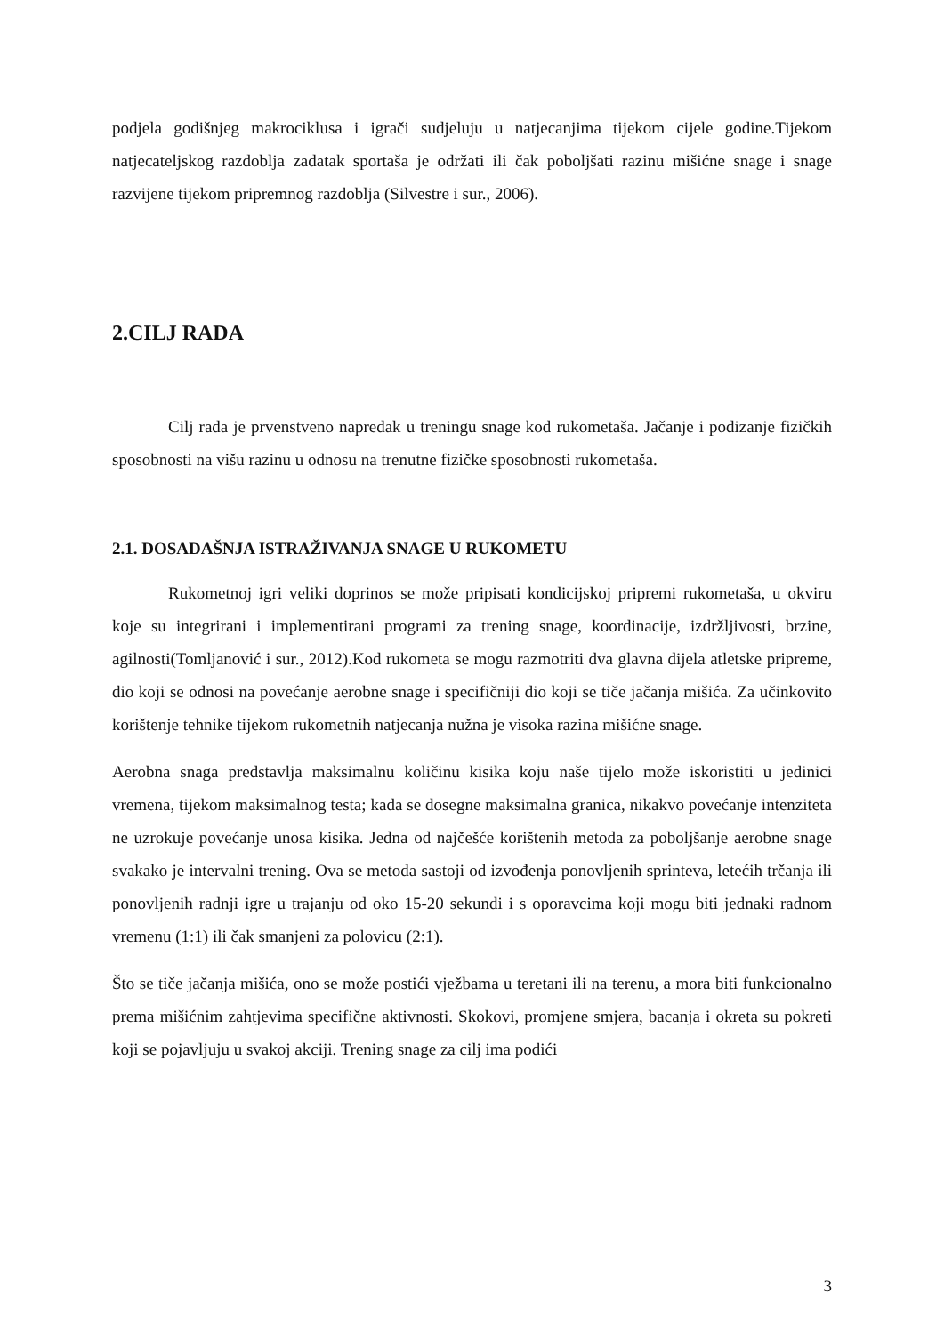podjela godišnjeg makrociklusa i igrači sudjeluju u natjecanjima tijekom cijele godine.Tijekom natjecateljskog razdoblja zadatak sportaša je održati ili čak poboljšati razinu mišićne snage i snage razvijene tijekom pripremnog razdoblja (Silvestre i sur., 2006).
2.CILJ RADA
Cilj rada je prvenstveno napredak u treningu snage kod rukometaša. Jačanje i podizanje fizičkih sposobnosti na višu razinu u odnosu na trenutne fizičke sposobnosti rukometaša.
2.1. DOSADAŠNJA ISTRAŽIVANJA SNAGE U RUKOMETU
Rukometnoj igri veliki doprinos se može pripisati kondicijskoj pripremi rukometaša, u okviru koje su integrirani i implementirani programi za trening snage, koordinacije, izdržljivosti, brzine, agilnosti(Tomljanović i sur., 2012).Kod rukometa se mogu razmotriti dva glavna dijela atletske pripreme, dio koji se odnosi na povećanje aerobne snage i specifičniji dio koji se tiče jačanja mišića. Za učinkovito korištenje tehnike tijekom rukometnih natjecanja nužna je visoka razina mišićne snage.
Aerobna snaga predstavlja maksimalnu količinu kisika koju naše tijelo može iskoristiti u jedinici vremena, tijekom maksimalnog testa; kada se dosegne maksimalna granica, nikakvo povećanje intenziteta ne uzrokuje povećanje unosa kisika. Jedna od najčešće korištenih metoda za poboljšanje aerobne snage svakako je intervalni trening. Ova se metoda sastoji od izvođenja ponovljenih sprinteva, letećih trčanja ili ponovljenih radnji igre u trajanju od oko 15-20 sekundi i s oporavcima koji mogu biti jednaki radnom vremenu (1:1) ili čak smanjeni za polovicu (2:1).
Što se tiče jačanja mišića, ono se može postići vježbama u teretani ili na terenu, a mora biti funkcionalno prema mišićnim zahtjevima specifične aktivnosti. Skokovi, promjene smjera, bacanja i okreta su pokreti koji se pojavljuju u svakoj akciji. Trening snage za cilj ima podići
3